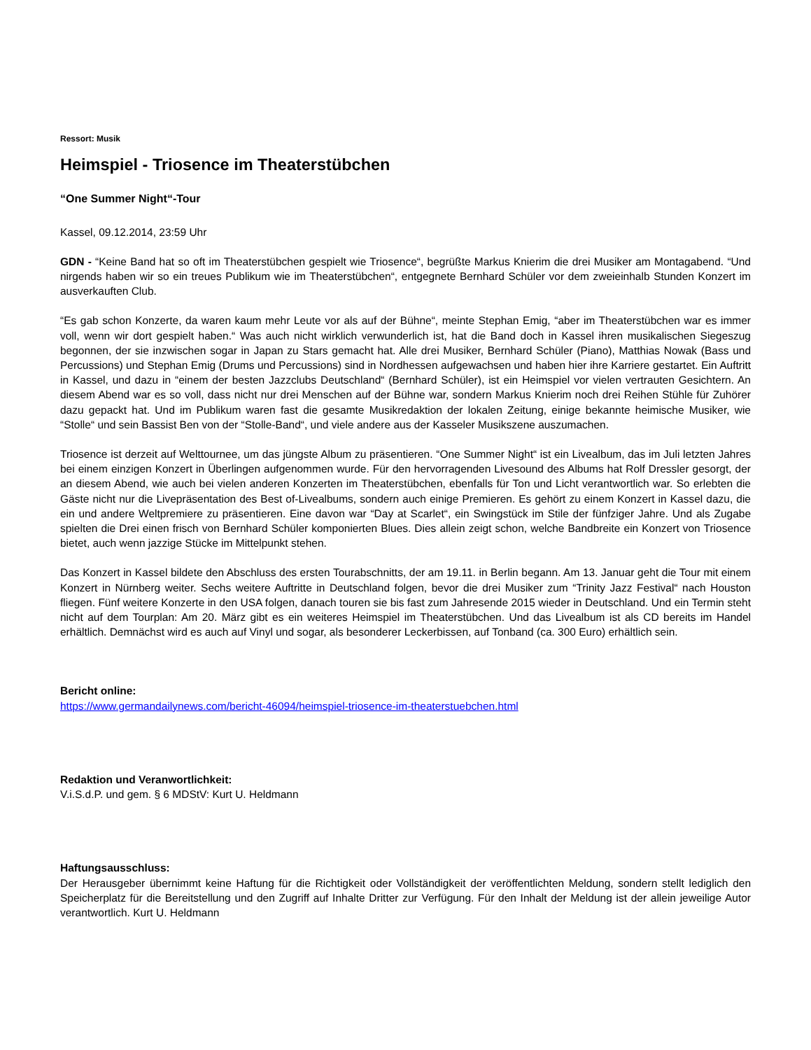Ressort: Musik
Heimspiel - Triosence im Theaterstübchen
“One Summer Night“-Tour
Kassel, 09.12.2014, 23:59 Uhr
GDN - “Keine Band hat so oft im Theaterstübchen gespielt wie Triosence“, begrüßte Markus Knierim die drei Musiker am Montagabend. “Und nirgends haben wir so ein treues Publikum wie im Theaterstübchen“, entgegnete Bernhard Schüler vor dem zweieinhalb Stunden Konzert im ausverkauften Club.
“Es gab schon Konzerte, da waren kaum mehr Leute vor als auf der Bühne“, meinte Stephan Emig, “aber im Theaterstübchen war es immer voll, wenn wir dort gespielt haben.“ Was auch nicht wirklich verwunderlich ist, hat die Band doch in Kassel ihren musikalischen Siegeszug begonnen, der sie inzwischen sogar in Japan zu Stars gemacht hat. Alle drei Musiker, Bernhard Schüler (Piano), Matthias Nowak (Bass und Percussions) und Stephan Emig (Drums und Percussions) sind in Nordhessen aufgewachsen und haben hier ihre Karriere gestartet. Ein Auftritt in Kassel, und dazu in “einem der besten Jazzclubs Deutschland“ (Bernhard Schüler), ist ein Heimspiel vor vielen vertrauten Gesichtern. An diesem Abend war es so voll, dass nicht nur drei Menschen auf der Bühne war, sondern Markus Knierim noch drei Reihen Stühle für Zuhörer dazu gepackt hat. Und im Publikum waren fast die gesamte Musikredaktion der lokalen Zeitung, einige bekannte heimische Musiker, wie “Stolle“ und sein Bassist Ben von der “Stolle-Band“, und viele andere aus der Kasseler Musikszene auszumachen.
Triosence ist derzeit auf Welttournee, um das jüngste Album zu präsentieren. “One Summer Night“ ist ein Livealbum, das im Juli letzten Jahres bei einem einzigen Konzert in Überlingen aufgenommen wurde. Für den hervorragenden Livesound des Albums hat Rolf Dressler gesorgt, der an diesem Abend, wie auch bei vielen anderen Konzerten im Theaterstübchen, ebenfalls für Ton und Licht verantwortlich war. So erlebten die Gäste nicht nur die Livepräsentation des Best of-Livealbums, sondern auch einige Premieren. Es gehört zu einem Konzert in Kassel dazu, die ein und andere Weltpremiere zu präsentieren. Eine davon war “Day at Scarlet“, ein Swingstück im Stile der fünfziger Jahre. Und als Zugabe spielten die Drei einen frisch von Bernhard Schüler komponierten Blues. Dies allein zeigt schon, welche Bandbreite ein Konzert von Triosence bietet, auch wenn jazzige Stücke im Mittelpunkt stehen.
Das Konzert in Kassel bildete den Abschluss des ersten Tourabschnitts, der am 19.11. in Berlin begann. Am 13. Januar geht die Tour mit einem Konzert in Nürnberg weiter. Sechs weitere Auftritte in Deutschland folgen, bevor die drei Musiker zum “Trinity Jazz Festival“ nach Houston fliegen. Fünf weitere Konzerte in den USA folgen, danach touren sie bis fast zum Jahresende 2015 wieder in Deutschland. Und ein Termin steht nicht auf dem Tourplan: Am 20. März gibt es ein weiteres Heimspiel im Theaterstübchen. Und das Livealbum ist als CD bereits im Handel erhältlich. Demnächst wird es auch auf Vinyl und sogar, als besonderer Leckerbissen, auf Tonband (ca. 300 Euro) erhältlich sein.
Bericht online:
https://www.germandailynews.com/bericht-46094/heimspiel-triosence-im-theaterstuebchen.html
Redaktion und Veranwortlichkeit:
V.i.S.d.P. und gem. § 6 MDStV: Kurt U. Heldmann
Haftungsausschluss:
Der Herausgeber übernimmt keine Haftung für die Richtigkeit oder Vollständigkeit der veröffentlichten Meldung, sondern stellt lediglich den Speicherplatz für die Bereitstellung und den Zugriff auf Inhalte Dritter zur Verfügung. Für den Inhalt der Meldung ist der allein jeweilige Autor verantwortlich. Kurt U. Heldmann